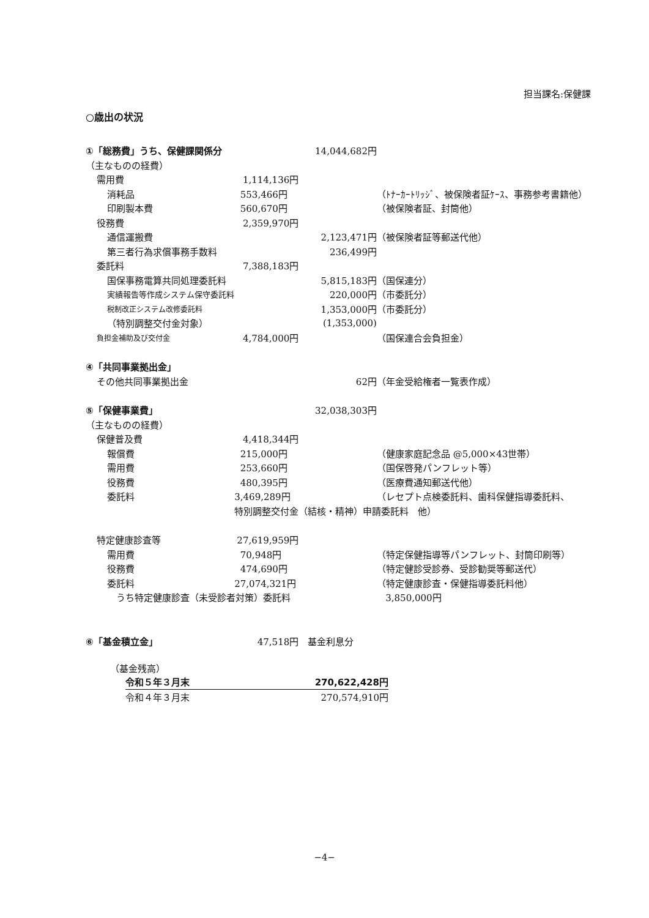担当課名:保健課
○歳出の状況
| ①「総務費」うち、保健課関係分 | | | | 14,044,682円 | |
| （主なものの経費） | | | | | |
| | 需用費 | | 1,114,136円 | | |
| | | 消耗品 | 553,466円 | | （ﾄﾅｰｶｰﾄﾘｯｼﾞ、被保険者証ｹｰｽ、事務参考書籍他） |
| | | 印刷製本費 | 560,670円 | | （被保険者証、封筒他） |
| | 役務費 | | 2,359,970円 | | |
| | | 通信運搬費 | | 2,123,471円 | （被保険者証等郵送代他） |
| | | 第三者行為求償事務手数料 | | 236,499円 | |
| | 委託料 | | 7,388,183円 | | |
| | | 国保事務電算共同処理委託料 | | 5,815,183円 | （国保連分） |
| | | 実績報告等作成システム保守委託料 | | 220,000円 | （市委託分） |
| | | 税制改正システム改修委託料 | | 1,353,000円 | （市委託分） |
| | | （特別調整交付金対象） | | (1,353,000) | |
| | 負担金補助及び交付金 | | 4,784,000円 | | （国保連合会負担金） |
| ④「共同事業拠出金」 | | | | | |
| | その他共同事業拠出金 | | | 62円 | （年金受給権者一覧表作成） |
| ⑤「保健事業費」 | | | | 32,038,303円 | |
| （主なものの経費） | | | | | |
| | 保健普及費 | | 4,418,344円 | | |
| | | 報償費 | 215,000円 | | （健康家庭記念品 @5,000×43世帯） |
| | | 需用費 | 253,660円 | | （国保啓発パンフレット等） |
| | | 役務費 | 480,395円 | | （医療費通知郵送代他） |
| | | 委託料 | 3,469,289円 | | （レセプト点検委託料、歯科保健指導委託料、 |
| | | | 特別調整交付金（結核・精神）申請委託料 他） | | |
| | 特定健康診査等 | | 27,619,959円 | | |
| | | 需用費 | 70,948円 | | （特定保健指導等パンフレット、封筒印刷等） |
| | | 役務費 | 474,690円 | | （特定健診受診券、受診勧奨等郵送代） |
| | | 委託料 | 27,074,321円 | | （特定健康診査・保健指導委託料他） |
| | | うち特定健康診査（未受診者対策）委託料 | | | 3,850,000円 |
| ⑥「基金積立金」 | | | 47,518円 | 基金利息分 | |
（基金残高）
| 令和５年３月末 | 270,622,428円 |
| 令和４年３月末 | 270,574,910円 |
−4−